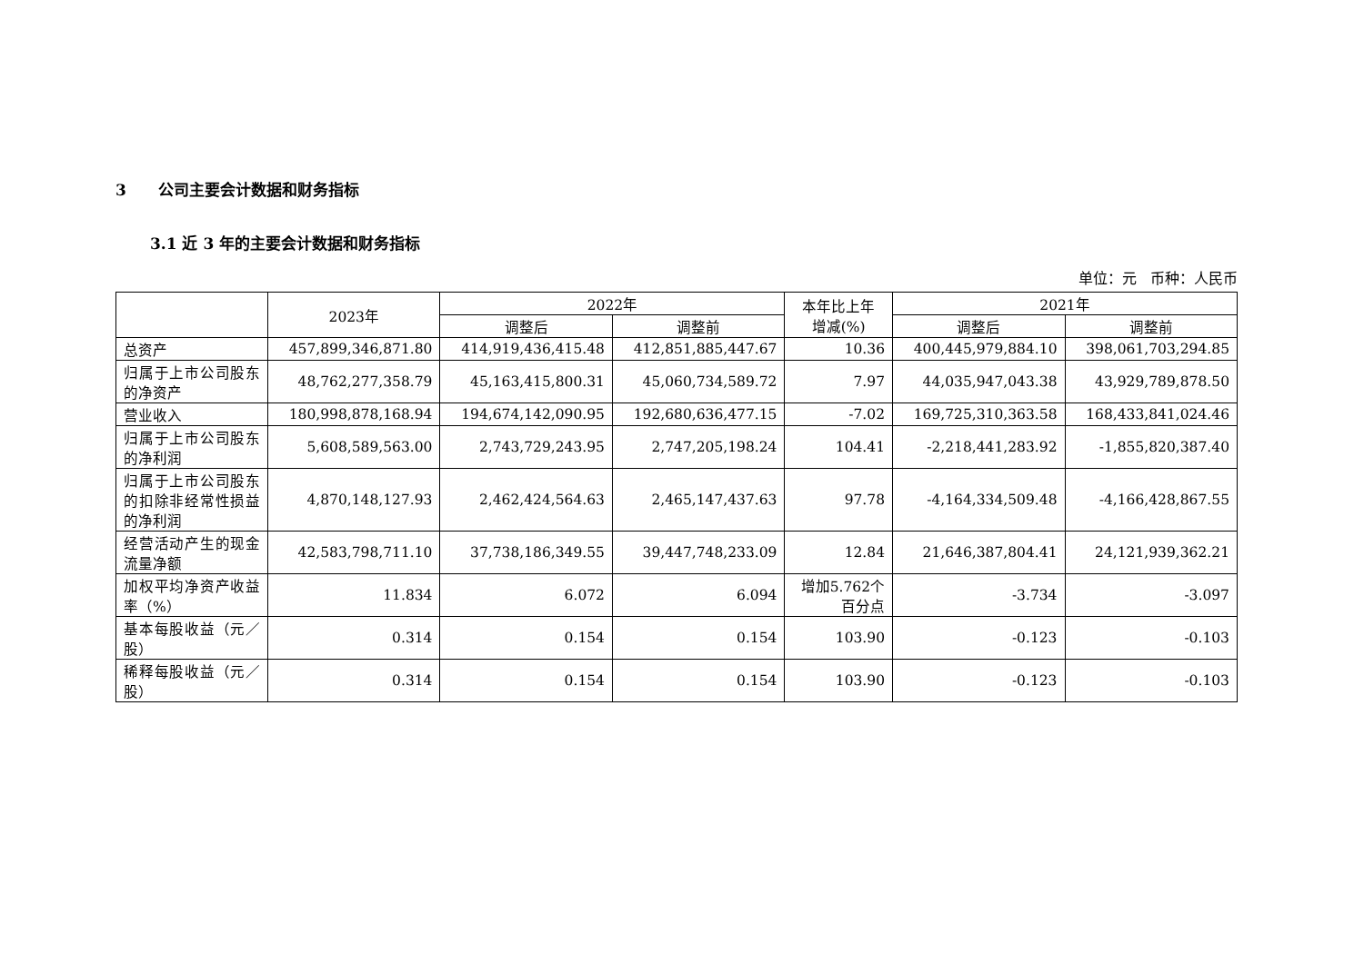3 公司主要会计数据和财务指标
3.1 近 3 年的主要会计数据和财务指标
单位：元 币种：人民币
| | 2023年 | 2022年 | | 本年比上年 增减(%) | 2021年 | |
| --- | --- | --- | --- | --- | --- | --- |
| | | 调整后 | 调整前 | | 调整后 | 调整前 |
| 总资产 | 457,899,346,871.80 | 414,919,436,415.48 | 412,851,885,447.67 | 10.36 | 400,445,979,884.10 | 398,061,703,294.85 |
| 归属于上市公司股东的净资产 | 48,762,277,358.79 | 45,163,415,800.31 | 45,060,734,589.72 | 7.97 | 44,035,947,043.38 | 43,929,789,878.50 |
| 营业收入 | 180,998,878,168.94 | 194,674,142,090.95 | 192,680,636,477.15 | -7.02 | 169,725,310,363.58 | 168,433,841,024.46 |
| 归属于上市公司股东的净利润 | 5,608,589,563.00 | 2,743,729,243.95 | 2,747,205,198.24 | 104.41 | -2,218,441,283.92 | -1,855,820,387.40 |
| 归属于上市公司股东的扣除非经常性损益的净利润 | 4,870,148,127.93 | 2,462,424,564.63 | 2,465,147,437.63 | 97.78 | -4,164,334,509.48 | -4,166,428,867.55 |
| 经营活动产生的现金流量净额 | 42,583,798,711.10 | 37,738,186,349.55 | 39,447,748,233.09 | 12.84 | 21,646,387,804.41 | 24,121,939,362.21 |
| 加权平均净资产收益率（%） | 11.834 | 6.072 | 6.094 | 增加5.762个 百分点 | -3.734 | -3.097 |
| 基本每股收益（元／股） | 0.314 | 0.154 | 0.154 | 103.90 | -0.123 | -0.103 |
| 稀释每股收益（元／股） | 0.314 | 0.154 | 0.154 | 103.90 | -0.123 | -0.103 |